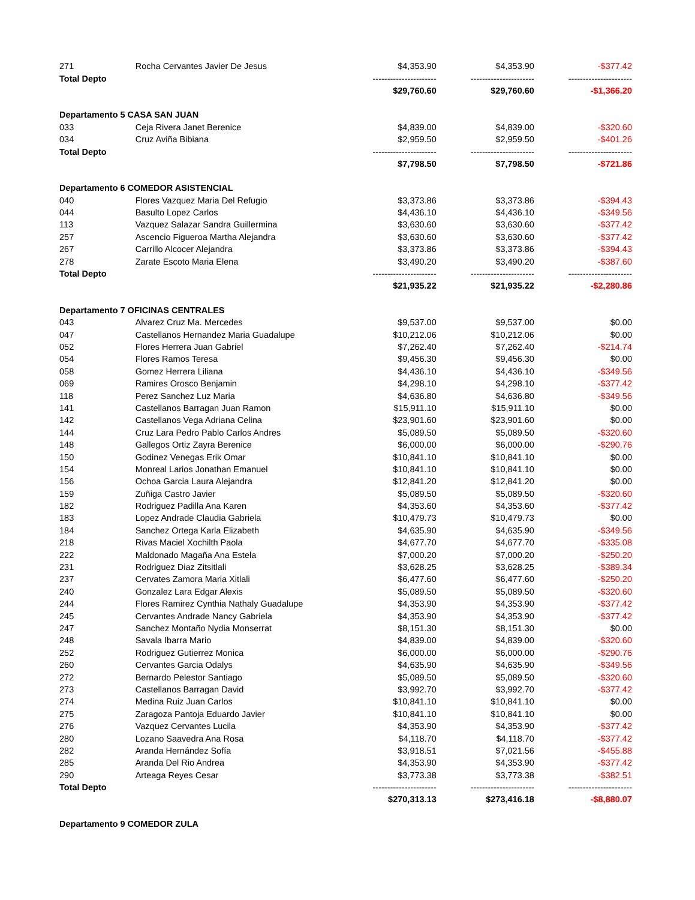| 271 | Rocha Cervantes Javier De Jesus | $4,353.90 | $4,353.90 | -$377.42 |
| Total Depto | | ---------------------- | ---------------------- | ---------------------- |
| | | $29,760.60 | $29,760.60 | -$1,366.20 |
| Departamento 5 CASA SAN JUAN | | | | |
| 033 | Ceja Rivera Janet Berenice | $4,839.00 | $4,839.00 | -$320.60 |
| 034 | Cruz Aviña Bibiana | $2,959.50 | $2,959.50 | -$401.26 |
| Total Depto | | ---------------------- | ---------------------- | ---------------------- |
| | | $7,798.50 | $7,798.50 | -$721.86 |
| Departamento 6 COMEDOR ASISTENCIAL | | | | |
| 040 | Flores Vazquez Maria Del Refugio | $3,373.86 | $3,373.86 | -$394.43 |
| 044 | Basulto Lopez Carlos | $4,436.10 | $4,436.10 | -$349.56 |
| 113 | Vazquez Salazar Sandra Guillermina | $3,630.60 | $3,630.60 | -$377.42 |
| 257 | Ascencio Figueroa Martha Alejandra | $3,630.60 | $3,630.60 | -$377.42 |
| 267 | Carrillo Alcocer Alejandra | $3,373.86 | $3,373.86 | -$394.43 |
| 278 | Zarate Escoto Maria Elena | $3,490.20 | $3,490.20 | -$387.60 |
| Total Depto | | ---------------------- | ---------------------- | ---------------------- |
| | | $21,935.22 | $21,935.22 | -$2,280.86 |
| Departamento 7 OFICINAS CENTRALES | | | | |
| 043 | Alvarez Cruz Ma. Mercedes | $9,537.00 | $9,537.00 | $0.00 |
| 047 | Castellanos Hernandez Maria Guadalupe | $10,212.06 | $10,212.06 | $0.00 |
| 052 | Flores Herrera Juan Gabriel | $7,262.40 | $7,262.40 | -$214.74 |
| 054 | Flores Ramos Teresa | $9,456.30 | $9,456.30 | $0.00 |
| 058 | Gomez Herrera Liliana | $4,436.10 | $4,436.10 | -$349.56 |
| 069 | Ramires Orosco Benjamin | $4,298.10 | $4,298.10 | -$377.42 |
| 118 | Perez Sanchez Luz Maria | $4,636.80 | $4,636.80 | -$349.56 |
| 141 | Castellanos Barragan Juan Ramon | $15,911.10 | $15,911.10 | $0.00 |
| 142 | Castellanos Vega Adriana Celina | $23,901.60 | $23,901.60 | $0.00 |
| 144 | Cruz Lara Pedro Pablo Carlos Andres | $5,089.50 | $5,089.50 | -$320.60 |
| 148 | Gallegos Ortiz Zayra Berenice | $6,000.00 | $6,000.00 | -$290.76 |
| 150 | Godinez Venegas Erik Omar | $10,841.10 | $10,841.10 | $0.00 |
| 154 | Monreal Larios Jonathan Emanuel | $10,841.10 | $10,841.10 | $0.00 |
| 156 | Ochoa Garcia Laura Alejandra | $12,841.20 | $12,841.20 | $0.00 |
| 159 | Zuñiga Castro Javier | $5,089.50 | $5,089.50 | -$320.60 |
| 182 | Rodriguez Padilla Ana Karen | $4,353.60 | $4,353.60 | -$377.42 |
| 183 | Lopez Andrade Claudia Gabriela | $10,479.73 | $10,479.73 | $0.00 |
| 184 | Sanchez Ortega Karla Elizabeth | $4,635.90 | $4,635.90 | -$349.56 |
| 218 | Rivas Maciel Xochilth Paola | $4,677.70 | $4,677.70 | -$335.08 |
| 222 | Maldonado Magaña Ana Estela | $7,000.20 | $7,000.20 | -$250.20 |
| 231 | Rodriguez Diaz Zitsitlali | $3,628.25 | $3,628.25 | -$389.34 |
| 237 | Cervates Zamora Maria Xitlali | $6,477.60 | $6,477.60 | -$250.20 |
| 240 | Gonzalez Lara Edgar Alexis | $5,089.50 | $5,089.50 | -$320.60 |
| 244 | Flores Ramirez Cynthia Nathaly Guadalupe | $4,353.90 | $4,353.90 | -$377.42 |
| 245 | Cervantes Andrade Nancy Gabriela | $4,353.90 | $4,353.90 | -$377.42 |
| 247 | Sanchez Montaño Nydia Monserrat | $8,151.30 | $8,151.30 | $0.00 |
| 248 | Savala Ibarra Mario | $4,839.00 | $4,839.00 | -$320.60 |
| 252 | Rodriguez Gutierrez Monica | $6,000.00 | $6,000.00 | -$290.76 |
| 260 | Cervantes Garcia Odalys | $4,635.90 | $4,635.90 | -$349.56 |
| 272 | Bernardo Pelestor Santiago | $5,089.50 | $5,089.50 | -$320.60 |
| 273 | Castellanos Barragan David | $3,992.70 | $3,992.70 | -$377.42 |
| 274 | Medina Ruiz Juan Carlos | $10,841.10 | $10,841.10 | $0.00 |
| 275 | Zaragoza Pantoja Eduardo Javier | $10,841.10 | $10,841.10 | $0.00 |
| 276 | Vazquez Cervantes Lucila | $4,353.90 | $4,353.90 | -$377.42 |
| 280 | Lozano Saavedra Ana Rosa | $4,118.70 | $4,118.70 | -$377.42 |
| 282 | Aranda Hernández Sofía | $3,918.51 | $7,021.56 | -$455.88 |
| 285 | Aranda Del Rio Andrea | $4,353.90 | $4,353.90 | -$377.42 |
| 290 | Arteaga Reyes Cesar | $3,773.38 | $3,773.38 | -$382.51 |
| Total Depto | | ---------------------- | ---------------------- | ---------------------- |
| | | $270,313.13 | $273,416.18 | -$8,880.07 |
| Departamento 9 COMEDOR ZULA | | | | |